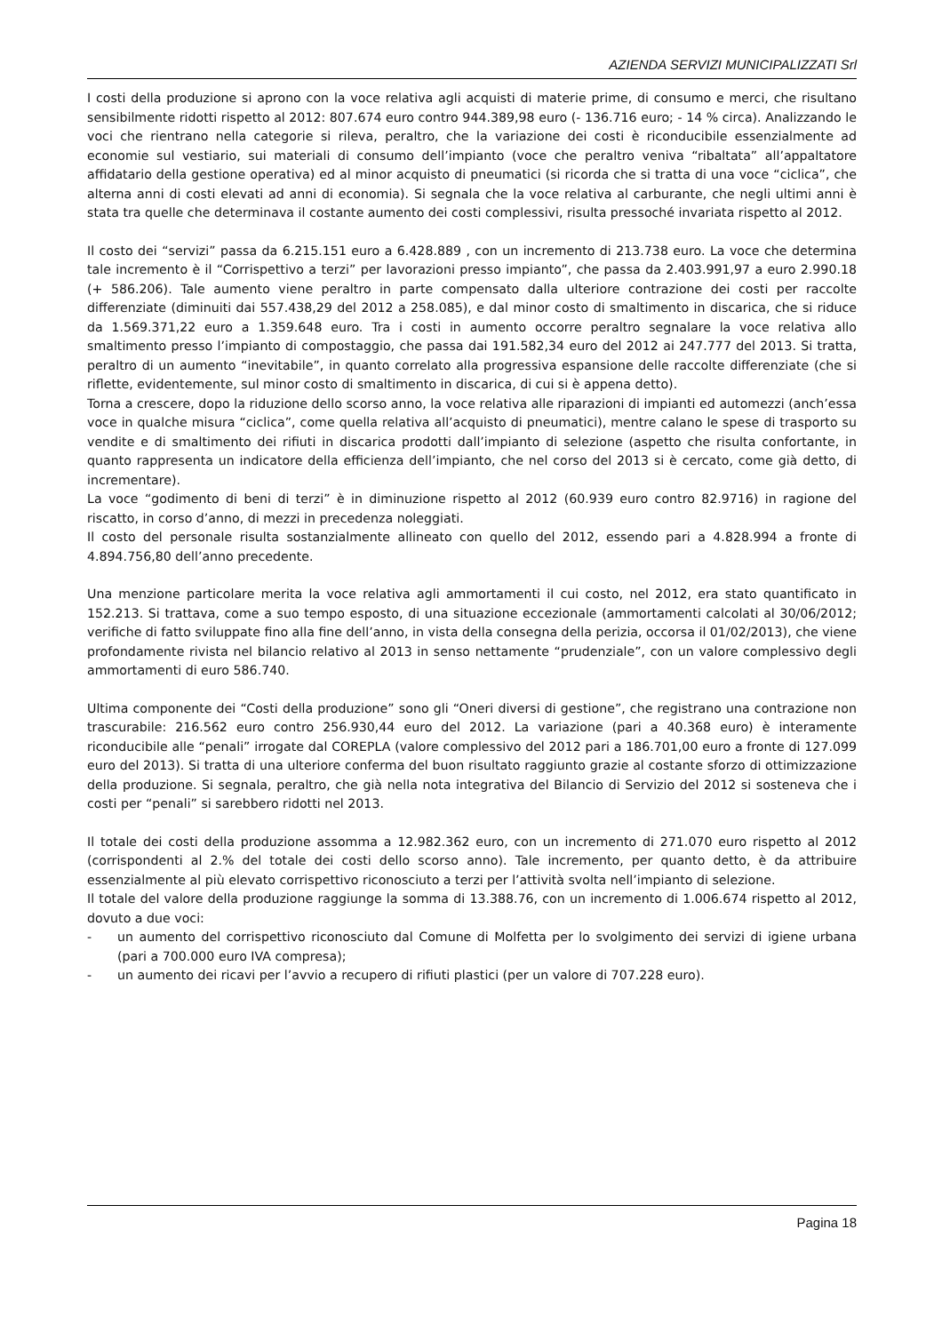AZIENDA SERVIZI MUNICIPALIZZATI Srl
I costi della produzione si aprono con la voce relativa agli acquisti di materie prime, di consumo e merci, che risultano sensibilmente ridotti rispetto al 2012: 807.674 euro contro 944.389,98 euro (- 136.716 euro; - 14 % circa). Analizzando le voci che rientrano nella categorie si rileva, peraltro, che la variazione dei costi è riconducibile essenzialmente ad economie sul vestiario, sui materiali di consumo dell’impianto (voce che peraltro veniva “ribaltata” all’appaltatore affidatario della gestione operativa) ed al minor acquisto di pneumatici (si ricorda che si tratta di una voce “ciclica”, che alterna anni di costi elevati ad anni di economia). Si segnala che la voce relativa al carburante, che negli ultimi anni è stata tra quelle che determinava il costante aumento dei costi complessivi, risulta pressoché invariata rispetto al 2012.
Il costo dei “servizi” passa da 6.215.151 euro a 6.428.889 , con un incremento di 213.738 euro. La voce che determina tale incremento è il “Corrispettivo a terzi” per lavorazioni presso impianto”, che passa da 2.403.991,97 a euro 2.990.18 (+ 586.206). Tale aumento viene peraltro in parte compensato dalla ulteriore contrazione dei costi per raccolte differenziate (diminuiti dai 557.438,29 del 2012 a 258.085), e dal minor costo di smaltimento in discarica, che si riduce da 1.569.371,22 euro a 1.359.648 euro. Tra i costi in aumento occorre peraltro segnalare la voce relativa allo smaltimento presso l’impianto di compostaggio, che passa dai 191.582,34 euro del 2012 ai 247.777 del 2013. Si tratta, peraltro di un aumento “inevitabile”, in quanto correlato alla progressiva espansione delle raccolte differenziate (che si riflette, evidentemente, sul minor costo di smaltimento in discarica, di cui si è appena detto).
Torna a crescere, dopo la riduzione dello scorso anno, la voce relativa alle riparazioni di impianti ed automezzi (anch’essa voce in qualche misura “ciclica”, come quella relativa all’acquisto di pneumatici), mentre calano le spese di trasporto su vendite e di smaltimento dei rifiuti in discarica prodotti dall’impianto di selezione (aspetto che risulta confortante, in quanto rappresenta un indicatore della efficienza dell’impianto, che nel corso del 2013 si è cercato, come già detto, di incrementare).
La voce “godimento di beni di terzi” è in diminuzione rispetto al 2012 (60.939 euro contro 82.9716) in ragione del riscatto, in corso d’anno, di mezzi in precedenza noleggiati.
Il costo del personale risulta sostanzialmente allineato con quello del 2012, essendo pari a 4.828.994 a fronte di 4.894.756,80 dell’anno precedente.
Una menzione particolare merita la voce relativa agli ammortamenti il cui costo, nel 2012, era stato quantificato in 152.213. Si trattava, come a suo tempo esposto, di una situazione eccezionale (ammortamenti calcolati al 30/06/2012; verifiche di fatto sviluppate fino alla fine dell’anno, in vista della consegna della perizia, occorsa il 01/02/2013), che viene profondamente rivista nel bilancio relativo al 2013 in senso nettamente “prudenziale”, con un valore complessivo degli ammortamenti di euro 586.740.
Ultima componente dei “Costi della produzione” sono gli “Oneri diversi di gestione”, che registrano una contrazione non trascurabile: 216.562 euro contro 256.930,44 euro del 2012. La variazione (pari a 40.368 euro) è interamente riconducibile alle “penali” irrogate dal COREPLA (valore complessivo del 2012 pari a 186.701,00 euro a fronte di 127.099 euro del 2013). Si tratta di una ulteriore conferma del buon risultato raggiunto grazie al costante sforzo di ottimizzazione della produzione. Si segnala, peraltro, che già nella nota integrativa del Bilancio di Servizio del 2012 si sosteneva che i costi per “penali” si sarebbero ridotti nel 2013.
Il totale dei costi della produzione assomma a 12.982.362 euro, con un incremento di 271.070 euro rispetto al 2012 (corrispondenti al 2.% del totale dei costi dello scorso anno). Tale incremento, per quanto detto, è da attribuire essenzialmente al più elevato corrispettivo riconosciuto a terzi per l’attività svolta nell’impianto di selezione.
Il totale del valore della produzione raggiunge la somma di 13.388.76, con un incremento di 1.006.674 rispetto al 2012, dovuto a due voci:
- un aumento del corrispettivo riconosciuto dal Comune di Molfetta per lo svolgimento dei servizi di igiene urbana (pari a 700.000 euro IVA compresa);
- un aumento dei ricavi per l’avvio a recupero di rifiuti plastici (per un valore di 707.228 euro).
Pagina 18